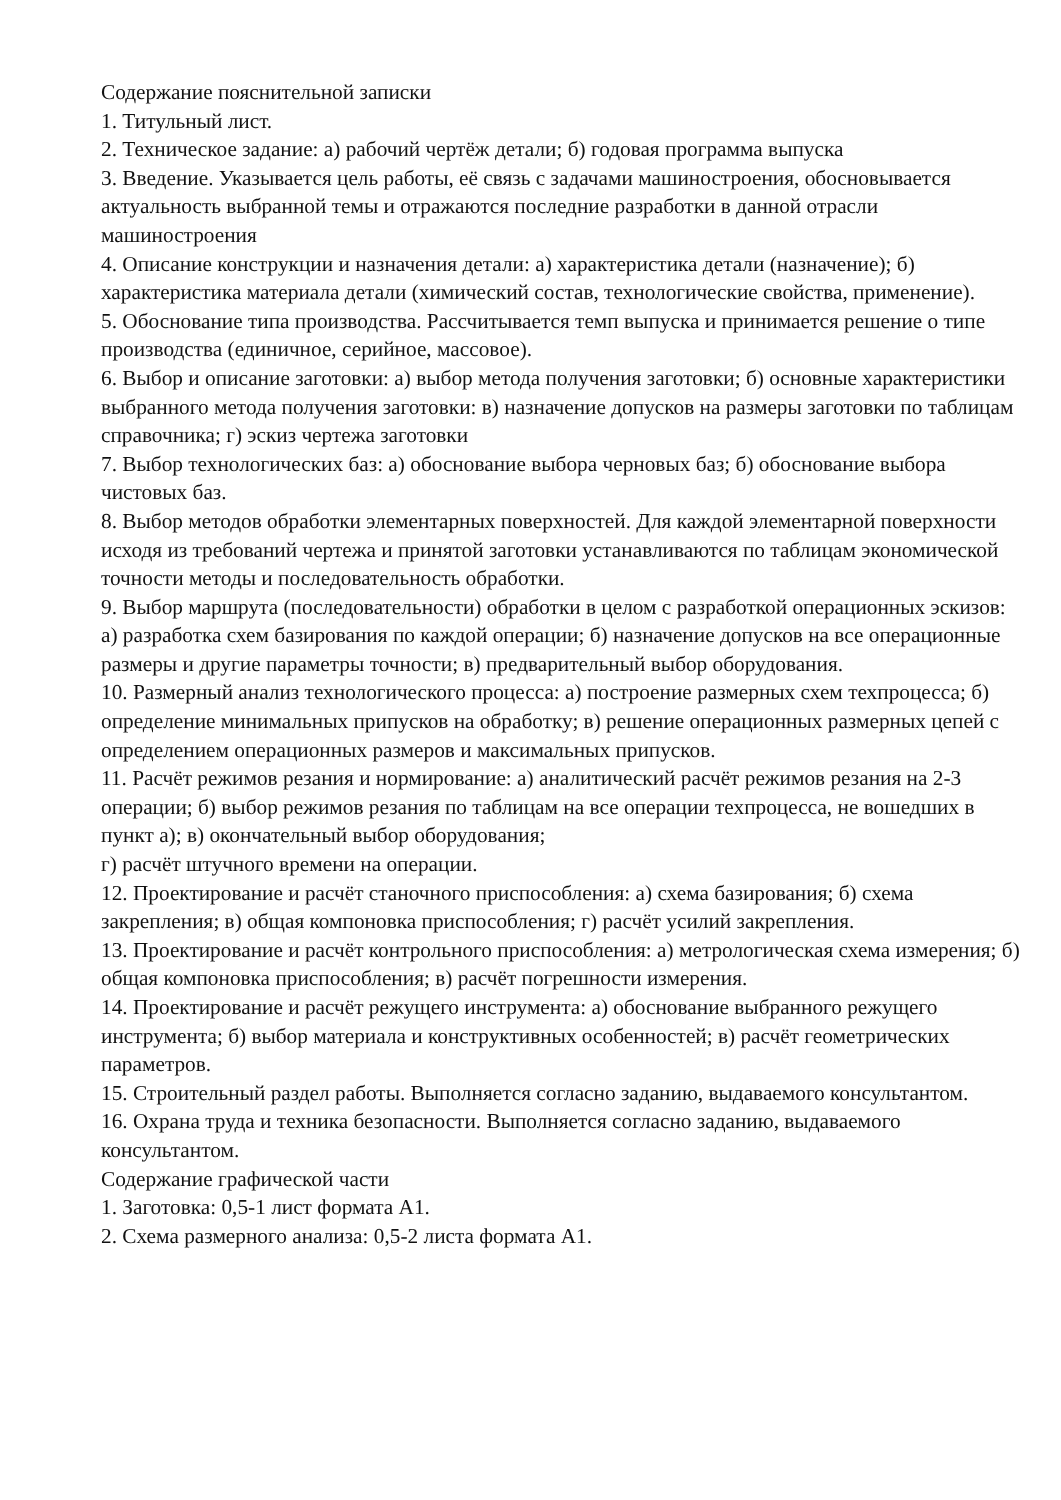Содержание пояснительной записки
1. Титульный лист.
2. Техническое задание: а) рабочий чертёж детали; б) годовая программа выпуска
3. Введение. Указывается цель работы, её связь с задачами машиностроения, обосновывается актуальность выбранной темы и отражаются последние разработки в данной отрасли машиностроения
4. Описание конструкции и назначения детали: а) характеристика детали (назначение); б) характеристика материала детали (химический состав, технологические свойства, применение).
5. Обоснование типа производства. Рассчитывается темп выпуска и принимается решение о типе производства (единичное, серийное, массовое).
6. Выбор и описание заготовки: а) выбор метода получения заготовки; б) основные характеристики выбранного метода получения заготовки: в) назначение допусков на размеры заготовки по таблицам справочника; г) эскиз чертежа заготовки
7. Выбор технологических баз: а) обоснование выбора черновых баз; б) обоснование выбора чистовых баз.
8. Выбор методов обработки элементарных поверхностей. Для каждой элементарной поверхности исходя из требований чертежа и принятой заготовки устанавливаются по таблицам экономической точности методы и последовательность обработки.
9. Выбор маршрута (последовательности) обработки в целом с разработкой операционных эскизов: а) разработка схем базирования по каждой операции; б) назначение допусков на все операционные размеры и другие параметры точности; в) предварительный выбор оборудования.
10. Размерный анализ технологического процесса: а) построение размерных схем техпроцесса; б) определение минимальных припусков на обработку; в) решение операционных размерных цепей с определением операционных размеров и максимальных припусков.
11. Расчёт режимов резания и нормирование: а) аналитический расчёт режимов резания на 2-3 операции; б) выбор режимов резания по таблицам на все операции техпроцесса, не вошедших в пункт а); в) окончательный выбор оборудования;
г) расчёт штучного времени на операции.
12. Проектирование и расчёт станочного приспособления: а) схема базирования; б) схема закрепления; в) общая компоновка приспособления; г) расчёт усилий закрепления.
13. Проектирование и расчёт контрольного приспособления: а) метрологическая схема измерения; б) общая компоновка приспособления; в) расчёт погрешности измерения.
14. Проектирование и расчёт режущего инструмента: а) обоснование выбранного режущего инструмента; б) выбор материала и конструктивных особенностей; в) расчёт геометрических параметров.
15. Строительный раздел работы. Выполняется согласно заданию, выдаваемого консультантом.
16. Охрана труда и техника безопасности. Выполняется согласно заданию, выдаваемого консультантом.
Содержание графической части
1. Заготовка: 0,5-1 лист формата А1.
2. Схема размерного анализа: 0,5-2 листа формата А1.